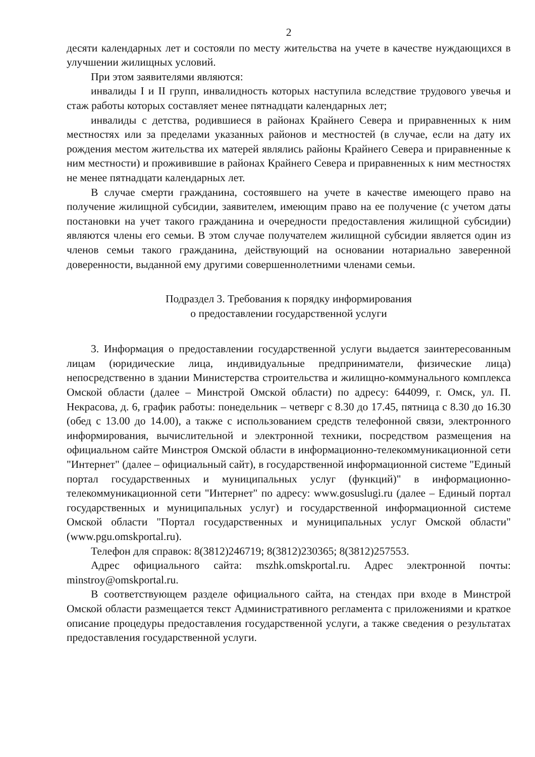2
десяти календарных лет и состояли по месту жительства на учете в качестве нуждающихся в улучшении жилищных условий.
При этом заявителями являются:
инвалиды I и II групп, инвалидность которых наступила вследствие трудового увечья и стаж работы которых составляет менее пятнадцати календарных лет;
инвалиды с детства, родившиеся в районах Крайнего Севера и приравненных к ним местностях или за пределами указанных районов и местностей (в случае, если на дату их рождения местом жительства их матерей являлись районы Крайнего Севера и приравненные к ним местности) и проживившие в районах Крайнего Севера и приравненных к ним местностях не менее пятнадцати календарных лет.
В случае смерти гражданина, состоявшего на учете в качестве имеющего право на получение жилищной субсидии, заявителем, имеющим право на ее получение (с учетом даты постановки на учет такого гражданина и очередности предоставления жилищной субсидии) являются члены его семьи. В этом случае получателем жилищной субсидии является один из членов семьи такого гражданина, действующий на основании нотариально заверенной доверенности, выданной ему другими совершеннолетними членами семьи.
Подраздел 3. Требования к порядку информирования
о предоставлении государственной услуги
3. Информация о предоставлении государственной услуги выдается заинтересованным лицам (юридические лица, индивидуальные предприниматели, физические лица) непосредственно в здании Министерства строительства и жилищно-коммунального комплекса Омской области (далее – Минстрой Омской области) по адресу: 644099, г. Омск, ул. П. Некрасова, д. 6, график работы: понедельник – четверг с 8.30 до 17.45, пятница с 8.30 до 16.30 (обед с 13.00 до 14.00), а также с использованием средств телефонной связи, электронного информирования, вычислительной и электронной техники, посредством размещения на официальном сайте Минстроя Омской области в информационно-телекоммуникационной сети "Интернет" (далее – официальный сайт), в государственной информационной системе "Единый портал государственных и муниципальных услуг (функций)" в информационно-телекоммуникационной сети "Интернет" по адресу: www.gosuslugi.ru (далее – Единый портал государственных и муниципальных услуг) и государственной информационной системе Омской области "Портал государственных и муниципальных услуг Омской области" (www.pgu.omskportal.ru).
Телефон для справок: 8(3812)246719; 8(3812)230365; 8(3812)257553.
Адрес официального сайта: mszhk.omskportal.ru. Адрес электронной почты: minstroy@omskportal.ru.
В соответствующем разделе официального сайта, на стендах при входе в Минстрой Омской области размещается текст Административного регламента с приложениями и краткое описание процедуры предоставления государственной услуги, а также сведения о результатах предоставления государственной услуги.